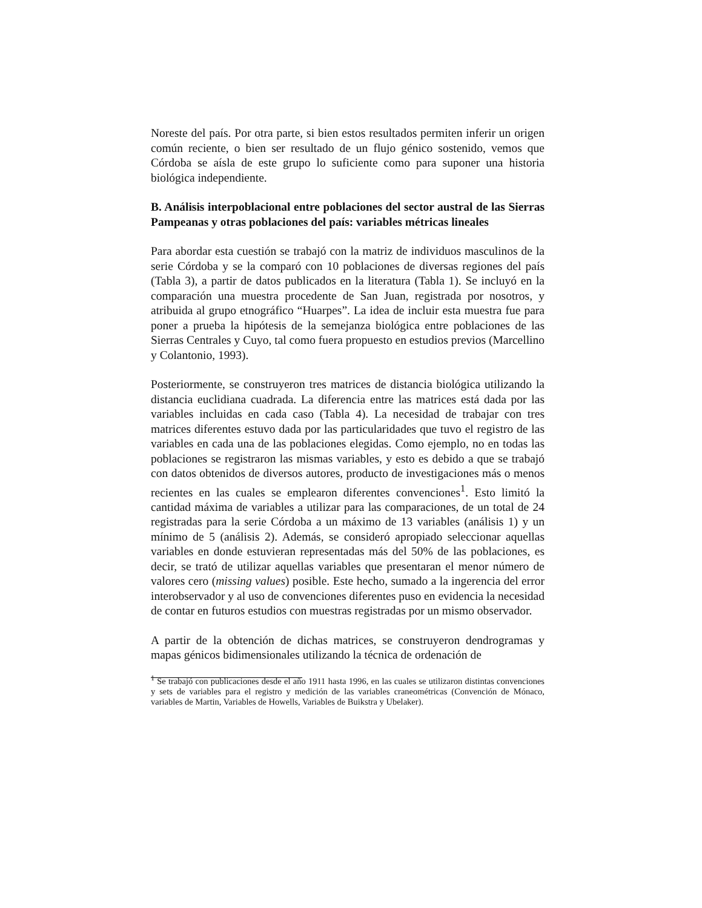Noreste del país. Por otra parte, si bien estos resultados permiten inferir un origen común reciente, o bien ser resultado de un flujo génico sostenido, vemos que Córdoba se aísla de este grupo lo suficiente como para suponer una historia biológica independiente.
B. Análisis interpoblacional entre poblaciones del sector austral de las Sierras Pampeanas y otras poblaciones del país: variables métricas lineales
Para abordar esta cuestión se trabajó con la matriz de individuos masculinos de la serie Córdoba y se la comparó con 10 poblaciones de diversas regiones del país (Tabla 3), a partir de datos publicados en la literatura (Tabla 1). Se incluyó en la comparación una muestra procedente de San Juan, registrada por nosotros, y atribuida al grupo etnográfico “Huarpes”. La idea de incluir esta muestra fue para poner a prueba la hipótesis de la semejanza biológica entre poblaciones de las Sierras Centrales y Cuyo, tal como fuera propuesto en estudios previos (Marcellino y Colantonio, 1993).
Posteriormente, se construyeron tres matrices de distancia biológica utilizando la distancia euclidiana cuadrada. La diferencia entre las matrices está dada por las variables incluidas en cada caso (Tabla 4). La necesidad de trabajar con tres matrices diferentes estuvo dada por las particularidades que tuvo el registro de las variables en cada una de las poblaciones elegidas. Como ejemplo, no en todas las poblaciones se registraron las mismas variables, y esto es debido a que se trabajó con datos obtenidos de diversos autores, producto de investigaciones más o menos recientes en las cuales se emplearon diferentes convenciones<sup>1</sup>. Esto limitó la cantidad máxima de variables a utilizar para las comparaciones, de un total de 24 registradas para la serie Córdoba a un máximo de 13 variables (análisis 1) y un mínimo de 5 (análisis 2). Además, se consideró apropiado seleccionar aquellas variables en donde estuvieran representadas más del 50% de las poblaciones, es decir, se trató de utilizar aquellas variables que presentaran el menor número de valores cero (missing values) posible. Este hecho, sumado a la ingerencia del error interobservador y al uso de convenciones diferentes puso en evidencia la necesidad de contar en futuros estudios con muestras registradas por un mismo observador.
A partir de la obtención de dichas matrices, se construyeron dendrogramas y mapas génicos bidimensionales utilizando la técnica de ordenación de
<sup>1</sup> Se trabajó con publicaciones desde el año 1911 hasta 1996, en las cuales se utilizaron distintas convenciones y sets de variables para el registro y medición de las variables craneométricas (Convención de Mónaco, variables de Martin, Variables de Howells, Variables de Buikstra y Ubelaker).